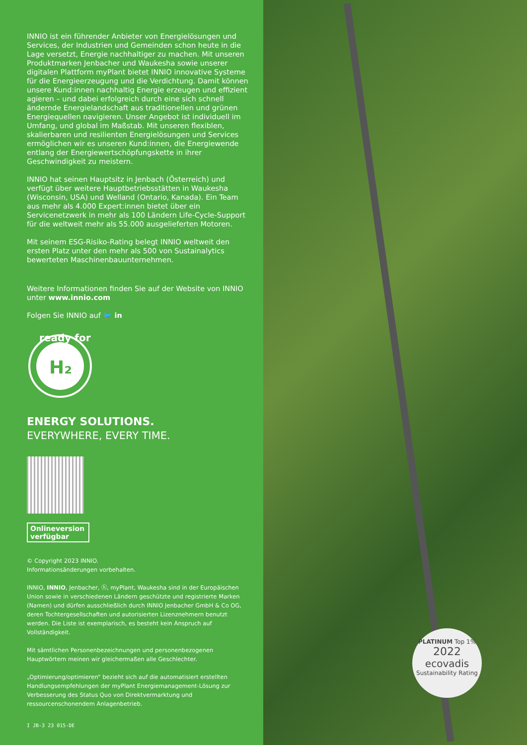INNIO ist ein führender Anbieter von Energielösungen und Services, der Industrien und Gemeinden schon heute in die Lage versetzt, Energie nachhaltiger zu machen. Mit unseren Produktmarken Jenbacher und Waukesha sowie unserer digitalen Plattform myPlant bietet INNIO innovative Systeme für die Energieerzeugung und die Verdichtung. Damit können unsere Kund:innen nachhaltig Energie erzeugen und effizient agieren – und dabei erfolgreich durch eine sich schnell ändernde Energielandschaft aus traditionellen und grünen Energiequellen navigieren. Unser Angebot ist individuell im Umfang, und global im Maßstab. Mit unseren flexiblen, skalierbaren und resilienten Energielösungen und Services ermöglichen wir es unseren Kund:innen, die Energiewende entlang der Energiewertschöpfungskette in ihrer Geschwindigkeit zu meistern.
INNIO hat seinen Hauptsitz in Jenbach (Österreich) und verfügt über weitere Hauptbetriebsstätten in Waukesha (Wisconsin, USA) und Welland (Ontario, Kanada). Ein Team aus mehr als 4.000 Expert:innen bietet über ein Servicenetzwerk in mehr als 100 Ländern Life-Cycle-Support für die weltweit mehr als 55.000 ausgelieferten Motoren.
Mit seinem ESG-Risiko-Rating belegt INNIO weltweit den ersten Platz unter den mehr als 500 von Sustainalytics bewerteten Maschinenbauunternehmen.
Weitere Informationen finden Sie auf der Website von INNIO unter www.innio.com
Folgen Sie INNIO auf 🐦 in
ready for
H₂
ENERGY SOLUTIONS.
EVERYWHERE, EVERY TIME.
Onlineversion verfügbar
© Copyright 2023 INNIO.
Informationsänderungen vorbehalten.
INNIO, INNIO, Jenbacher, ⓗ, myPlant, Waukesha sind in der Europäischen Union sowie in verschiedenen Ländern geschützte und registrierte Marken (Namen) und dürfen ausschließlich durch INNIO Jenbacher GmbH & Co OG, deren Tochtergesellschaften und autorisierten Lizenznehmern benutzt werden. Die Liste ist exemplarisch, es besteht kein Anspruch auf Vollständigkeit.
Mit sämtlichen Personenbezeichnungen und personenbezogenen Hauptwörtern meinen wir gleichermaßen alle Geschlechter.
„Optimierung/optimieren“ bezieht sich auf die automatisiert erstellten Handlungsempfehlungen der myPlant Energiemanagement-Lösung zur Verbesserung des Status Quo von Direktvermarktung und ressourcenschonendem Anlagenbetrieb.
I JB-3 23 015-DE
PLATINUM Top 1%
2022
ecovadis
Sustainability Rating